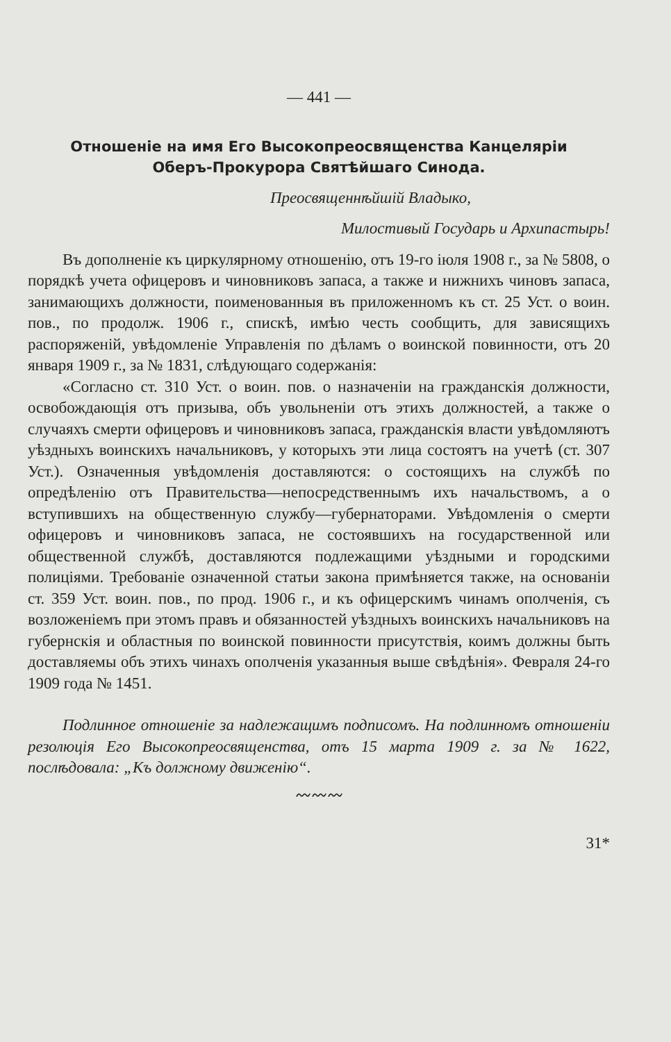— 441 —
Отношеніе на имя Его Высокопреосвященства Канцеляріи
Оберъ-Прокурора Святѣйшаго Синода.
Преосвященнѣйшій Владыко,
Милостивый Государь и Архипастырь!
Въ дополненіе къ циркулярному отношенію, отъ 19-го іюля 1908 г., за № 5808, о порядкѣ учета офицеровъ и чиновниковъ запаса, а также и нижнихъ чиновъ запаса, занимающихъ должности, поименованныя въ приложенномъ къ ст. 25 Уст. о воин. пов., по продолж. 1906 г., спискѣ, имѣю честь сообщить, для зависящихъ распоряженій, увѣдомленіе Управленія по дѣламъ о воинской повинности, отъ 20 января 1909 г., за № 1831, слѣдующаго содержанія:
«Согласно ст. 310 Уст. о воин. пов. о назначеніи на гражданскія должности, освобождающія отъ призыва, объ увольненіи отъ этихъ должностей, а также о случаяхъ смерти офицеровъ и чиновниковъ запаса, гражданскія власти увѣдомляютъ уѣздныхъ воинскихъ начальниковъ, у которыхъ эти лица состоятъ на учетѣ (ст. 307 Уст.). Означенныя увѣдомленія доставляются: о состоящихъ на службѣ по опредѣленію отъ Правительства—непосредственнымъ ихъ начальствомъ, а о вступившихъ на общественную службу—губернаторами. Увѣдомленія о смерти офицеровъ и чиновниковъ запаса, не состоявшихъ на государственной или общественной службѣ, доставляются подлежащими уѣздными и городскими полиціями. Требованіе означенной статьи закона примѣняется также, на основаніи ст. 359 Уст. воин. пов., по прод. 1906 г., и къ офицерскимъ чинамъ ополченія, съ возложеніемъ при этомъ правъ и обязанностей уѣздныхъ воинскихъ начальниковъ на губернскія и областныя по воинской повинности присутствія, коимъ должны быть доставляемы объ этихъ чинахъ ополченія указанныя выше свѣдѣнія». Февраля 24-го 1909 года № 1451.
Подлинное отношеніе за надлежащимъ подписомъ. На подлинномъ отношеніи резолюція Его Высокопреосвященства, отъ 15 марта 1909 г. за № 1622, послѣдовала: „Къ должному движенію“.
〰〰〰
31*